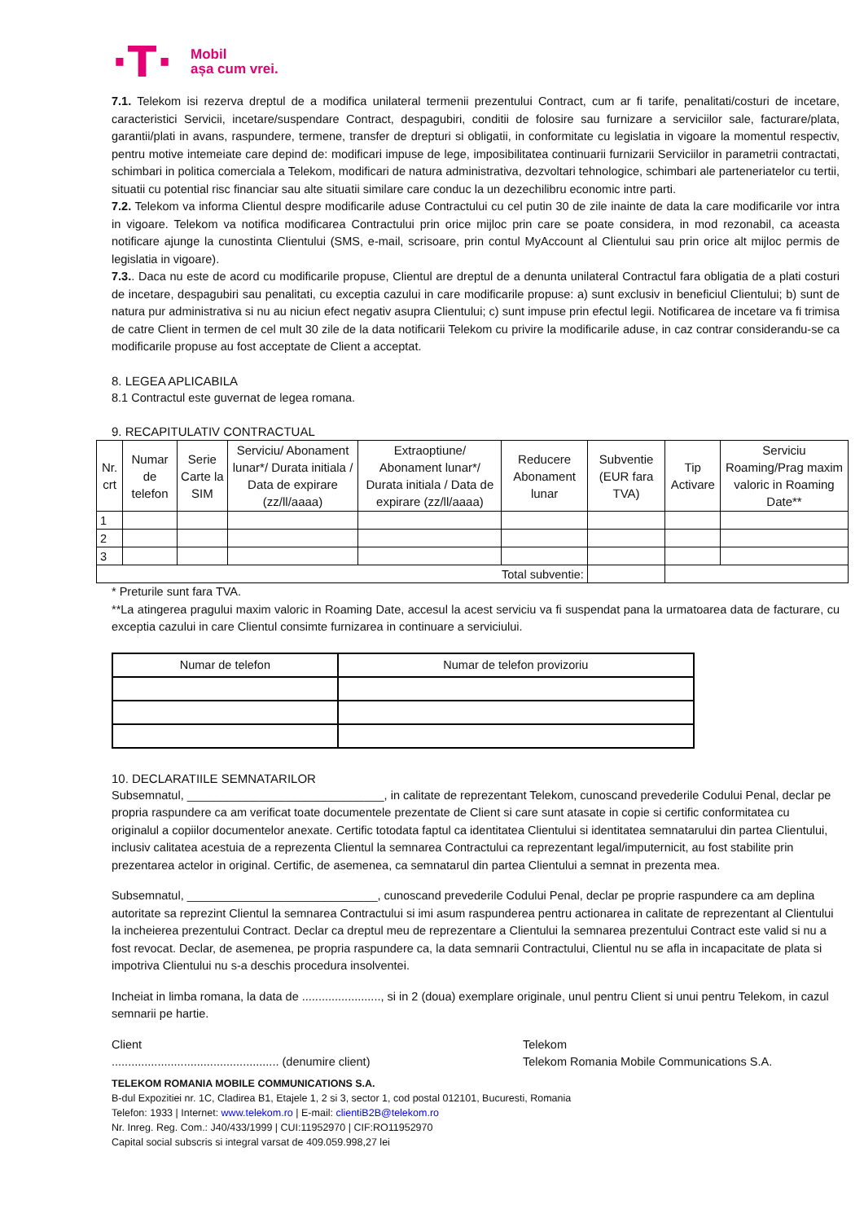·T·
Mobil
așa cum vrei.
7.1. Telekom isi rezerva dreptul de a modifica unilateral termenii prezentului Contract, cum ar fi tarife, penalitati/costuri de incetare, caracteristici Servicii, incetare/suspendare Contract, despagubiri, conditii de folosire sau furnizare a serviciilor sale, facturare/plata, garantii/plati in avans, raspundere, termene, transfer de drepturi si obligatii, in conformitate cu legislatia in vigoare la momentul respectiv, pentru motive intemeiate care depind de: modificari impuse de lege, imposibilitatea continuarii furnizarii Serviciilor in parametrii contractati, schimbari in politica comerciala a Telekom, modificari de natura administrativa, dezvoltari tehnologice, schimbari ale parteneriatelor cu tertii, situatii cu potential risc financiar sau alte situatii similare care conduc la un dezechilibru economic intre parti.
7.2. Telekom va informa Clientul despre modificarile aduse Contractului cu cel putin 30 de zile inainte de data la care modificarile vor intra in vigoare. Telekom va notifica modificarea Contractului prin orice mijloc prin care se poate considera, in mod rezonabil, ca aceasta notificare ajunge la cunostinta Clientului (SMS, e-mail, scrisoare, prin contul MyAccount al Clientului sau prin orice alt mijloc permis de legislatia in vigoare).
7.3.. Daca nu este de acord cu modificarile propuse, Clientul are dreptul de a denunta unilateral Contractul fara obligatia de a plati costuri de incetare, despagubiri sau penalitati, cu exceptia cazului in care modificarile propuse: a) sunt exclusiv in beneficiul Clientului; b) sunt de natura pur administrativa si nu au niciun efect negativ asupra Clientului; c) sunt impuse prin efectul legii. Notificarea de incetare va fi trimisa de catre Client in termen de cel mult 30 zile de la data notificarii Telekom cu privire la modificarile aduse, in caz contrar considerandu-se ca modificarile propuse au fost acceptate de Client a acceptat.
8. LEGEA APLICABILA
8.1 Contractul este guvernat de legea romana.
9. RECAPITULATIV CONTRACTUAL
| Nr. crt | Numar de telefon | Serie Carte la SIM | Serviciu/ Abonament lunar*/ Durata initiala / Data de expirare (zz/ll/aaaa) | Extraoptiune/ Abonament lunar*/ Durata initiala / Data de expirare (zz/ll/aaaa) | Reducere Abonament lunar | Subventie (EUR fara TVA) | Tip Activare | Serviciu Roaming/Prag maxim valoric in Roaming Date** |
| --- | --- | --- | --- | --- | --- | --- | --- | --- |
| 1 | | | | | | | | |
| 2 | | | | | | | | |
| 3 | | | | | | | | |
| Total subventie: | | | | | | | | |
* Preturile sunt fara TVA.
**La atingerea pragului maxim valoric in Roaming Date, accesul la acest serviciu va fi suspendat pana la urmatoarea data de facturare, cu exceptia cazului in care Clientul consimte furnizarea in continuare a serviciului.
| Numar de telefon | Numar de telefon provizoriu |
| --- | --- |
10. DECLARATIILE SEMNATARILOR
Subsemnatul, ______________________________, in calitate de reprezentant Telekom, cunoscand prevederile Codului Penal, declar pe propria raspundere ca am verificat toate documentele prezentate de Client si care sunt atasate in copie si certific conformitatea cu originalul a copiilor documentelor anexate. Certific totodata faptul ca identitatea Clientului si identitatea semnatarului din partea Clientului, inclusiv calitatea acestuia de a reprezenta Clientul la semnarea Contractului ca reprezentant legal/imputernicit, au fost stabilite prin prezentarea actelor in original. Certific, de asemenea, ca semnatarul din partea Clientului a semnat in prezenta mea.
Subsemnatul, _____________________________, cunoscand prevederile Codului Penal, declar pe proprie raspundere ca am deplina autoritate sa reprezint Clientul la semnarea Contractului si imi asum raspunderea pentru actionarea in calitate de reprezentant al Clientului la incheierea prezentului Contract. Declar ca dreptul meu de reprezentare a Clientului la semnarea prezentului Contract este valid si nu a fost revocat. Declar, de asemenea, pe propria raspundere ca, la data semnarii Contractului, Clientul nu se afla in incapacitate de plata si impotriva Clientului nu s-a deschis procedura insolventei.
Incheiat in limba romana, la data de ........................, si in 2 (doua) exemplare originale, unul pentru Client si unui pentru Telekom, in cazul semnarii pe hartie.
Client
................................................... (denumire client)
Telekom
Telekom Romania Mobile Communications S.A.
TELEKOM ROMANIA MOBILE COMMUNICATIONS S.A.
B-dul Expozitiei nr. 1C, Cladirea B1, Etajele 1, 2 si 3, sector 1, cod postal 012101, Bucuresti, Romania
Telefon: 1933 | Internet: www.telekom.ro | E-mail: clientiB2B@telekom.ro
Nr. Inreg. Reg. Com.: J40/433/1999 | CUI:11952970 | CIF:RO11952970
Capital social subscris si integral varsat de 409.059.998,27 lei